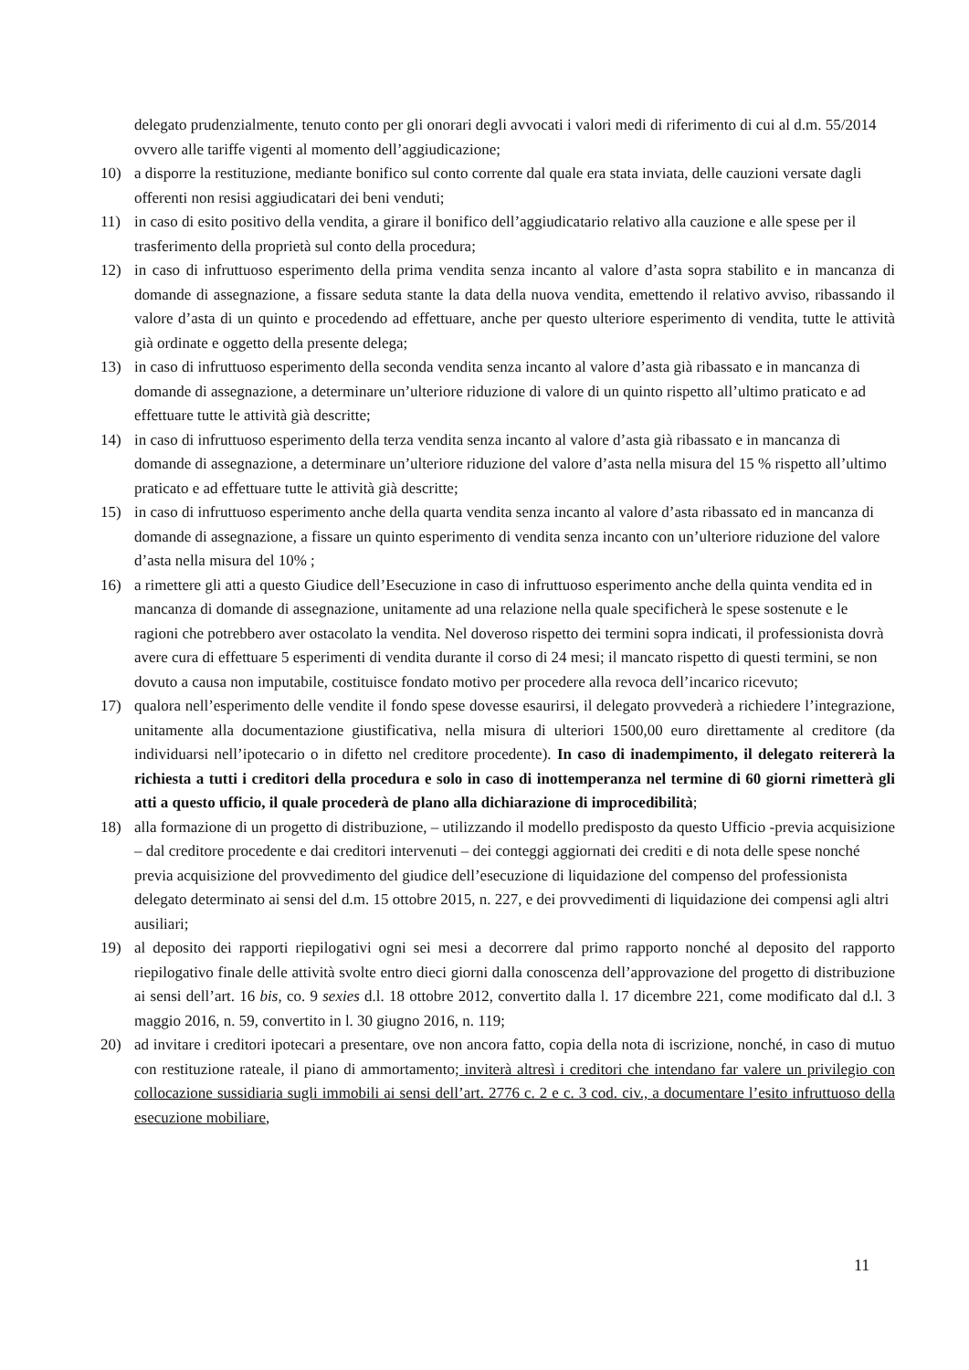delegato prudenzialmente, tenuto conto per gli onorari degli avvocati i valori medi di riferimento di cui al d.m. 55/2014 ovvero alle tariffe vigenti al momento dell’aggiudicazione;
10) a disporre la restituzione, mediante bonifico sul conto corrente dal quale era stata inviata, delle cauzioni versate dagli offerenti non resisi aggiudicatari dei beni venduti;
11) in caso di esito positivo della vendita, a girare il bonifico dell’aggiudicatario relativo alla cauzione e alle spese per il trasferimento della proprietà sul conto della procedura;
12) in caso di infruttuoso esperimento della prima vendita senza incanto al valore d’asta sopra stabilito e in mancanza di domande di assegnazione, a fissare seduta stante la data della nuova vendita, emettendo il relativo avviso, ribassando il valore d’asta di un quinto e procedendo ad effettuare, anche per questo ulteriore esperimento di vendita, tutte le attività già ordinate e oggetto della presente delega;
13) in caso di infruttuoso esperimento della seconda vendita senza incanto al valore d’asta già ribassato e in mancanza di domande di assegnazione, a determinare un’ulteriore riduzione di valore di un quinto rispetto all’ultimo praticato e ad effettuare tutte le attività già descritte;
14) in caso di infruttuoso esperimento della terza vendita senza incanto al valore d’asta già ribassato e in mancanza di domande di assegnazione, a determinare un’ulteriore riduzione del valore d’asta nella misura del 15 % rispetto all’ultimo praticato e ad effettuare tutte le attività già descritte;
15) in caso di infruttuoso esperimento anche della quarta vendita senza incanto al valore d’asta ribassato ed in mancanza di domande di assegnazione, a fissare un quinto esperimento di vendita senza incanto con un’ulteriore riduzione del valore d’asta nella misura del 10% ;
16) a rimettere gli atti a questo Giudice dell’Esecuzione in caso di infruttuoso esperimento anche della quinta vendita ed in mancanza di domande di assegnazione, unitamente ad una relazione nella quale specificherà le spese sostenute e le ragioni che potrebbero aver ostacolato la vendita. Nel doveroso rispetto dei termini sopra indicati, il professionista dovrà avere cura di effettuare 5 esperimenti di vendita durante il corso di 24 mesi; il mancato rispetto di questi termini, se non dovuto a causa non imputabile, costituisce fondato motivo per procedere alla revoca dell’incarico ricevuto;
17) qualora nell’esperimento delle vendite il fondo spese dovesse esaurirsi, il delegato provvederà a richiedere l’integrazione, unitamente alla documentazione giustificativa, nella misura di ulteriori 1500,00 euro direttamente al creditore (da individuarsi nell’ipotecario o in difetto nel creditore procedente). In caso di inadempimento, il delegato reitererà la richiesta a tutti i creditori della procedura e solo in caso di inottemperanza nel termine di 60 giorni rimetterà gli atti a questo ufficio, il quale procederà de plano alla dichiarazione di improcedibilità;
18) alla formazione di un progetto di distribuzione, – utilizzando il modello predisposto da questo Ufficio -previa acquisizione – dal creditore procedente e dai creditori intervenuti – dei conteggi aggiornati dei crediti e di nota delle spese nonché previa acquisizione del provvedimento del giudice dell’esecuzione di liquidazione del compenso del professionista delegato determinato ai sensi del d.m. 15 ottobre 2015, n. 227, e dei provvedimenti di liquidazione dei compensi agli altri ausiliari;
19) al deposito dei rapporti riepilogativi ogni sei mesi a decorrere dal primo rapporto nonché al deposito del rapporto riepilogativo finale delle attività svolte entro dieci giorni dalla conoscenza dell’approvazione del progetto di distribuzione ai sensi dell’art. 16 bis, co. 9 sexies d.l. 18 ottobre 2012, convertito dalla l. 17 dicembre 221, come modificato dal d.l. 3 maggio 2016, n. 59, convertito in l. 30 giugno 2016, n. 119;
20) ad invitare i creditori ipotecari a presentare, ove non ancora fatto, copia della nota di iscrizione, nonché, in caso di mutuo con restituzione rateale, il piano di ammortamento; inviterà altresì i creditori che intendano far valere un privilegio con collocazione sussidiaria sugli immobili ai sensi dell’art. 2776 c. 2 e c. 3 cod. civ., a documentare l’esito infruttuoso della esecuzione mobiliare,
11